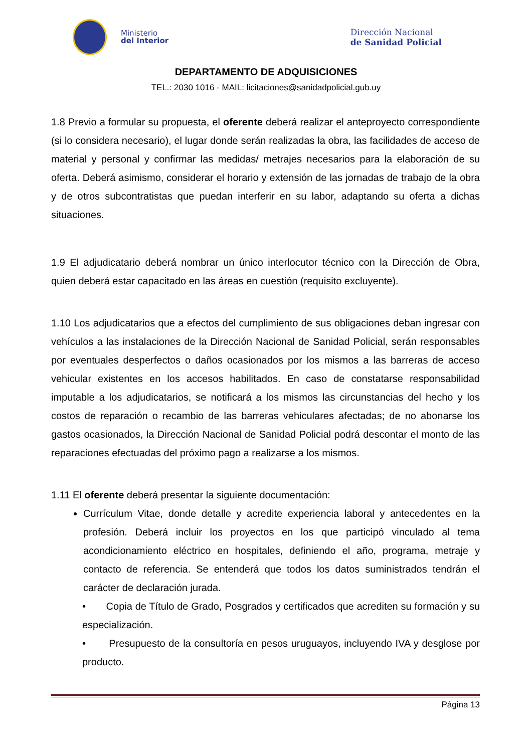Ministerio
del Interior
Dirección Nacional
de Sanidad Policial
DEPARTAMENTO DE ADQUISICIONES
TEL.: 2030 1016 - MAIL: licitaciones@sanidadpolicial.gub.uy
1.8 Previo a formular su propuesta, el oferente deberá realizar el anteproyecto correspondiente (si lo considera necesario), el lugar donde serán realizadas la obra, las facilidades de acceso de material y personal y confirmar las medidas/ metrajes necesarios para la elaboración de su oferta. Deberá asimismo, considerar el horario y extensión de las jornadas de trabajo de la obra y de otros subcontratistas que puedan interferir en su labor, adaptando su oferta a dichas situaciones.
1.9 El adjudicatario deberá nombrar un único interlocutor técnico con la Dirección de Obra, quien deberá estar capacitado en las áreas en cuestión (requisito excluyente).
1.10 Los adjudicatarios que a efectos del cumplimiento de sus obligaciones deban ingresar con vehículos a las instalaciones de la Dirección Nacional de Sanidad Policial, serán responsables por eventuales desperfectos o daños ocasionados por los mismos a las barreras de acceso vehicular existentes en los accesos habilitados. En caso de constatarse responsabilidad imputable a los adjudicatarios, se notificará a los mismos las circunstancias del hecho y los costos de reparación o recambio de las barreras vehiculares afectadas; de no abonarse los gastos ocasionados, la Dirección Nacional de Sanidad Policial podrá descontar el monto de las reparaciones efectuadas del próximo pago a realizarse a los mismos.
1.11 El oferente deberá presentar la siguiente documentación:
Currículum Vitae, donde detalle y acredite experiencia laboral y antecedentes en la profesión. Deberá incluir los proyectos en los que participó vinculado al tema acondicionamiento eléctrico en hospitales, definiendo el año, programa, metraje y contacto de referencia. Se entenderá que todos los datos suministrados tendrán el carácter de declaración jurada.
• Copia de Título de Grado, Posgrados y certificados que acrediten su formación y su especialización.
• Presupuesto de la consultoría en pesos uruguayos, incluyendo IVA y desglose por producto.
Página 13